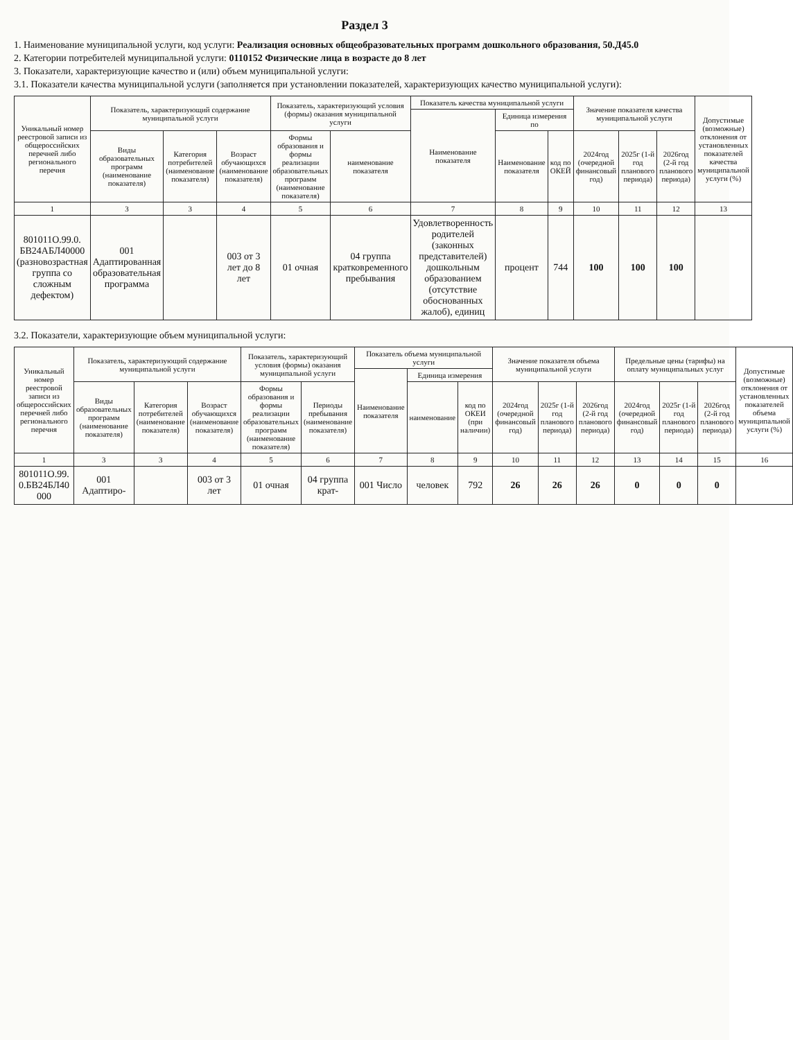Раздел 3
1. Наименование муниципальной услуги, код услуги: Реализация основных общеобразовательных программ дошкольного образования, 50.Д45.0
2. Категории потребителей муниципальной услуги: 0110152 Физические лица в возрасте до 8 лет
3. Показатели, характеризующие качество и (или) объем муниципальной услуги:
3.1. Показатели качества муниципальной услуги (заполняется при установлении показателей, характеризующих качество муниципальной услуги):
| Уникальный номер реестровой записи из общероссийских перечней либо регионального перечня | Показатель, характеризующий содержание муниципальной услуги | | | Показатель, характеризующий условия (формы) оказания муниципальной услуги | | Показатель качества муниципальной услуги | | | Значение показателя качества муниципальной услуги | | | Допустимые (возможные) отклонения от установленных показателей качества муниципальной услуги (%) |
| --- | --- | --- | --- | --- | --- | --- | --- | --- | --- | --- | --- | --- |
| | | | | | | Наименование показателя | Единица измерения по | | | | | |
| | Виды образовательных программ (наименование показателя) | Категория потребителей (наименование показателя) | Возраст обучающихся (наименование показателя) | Формы образования и формы реализации образовательных программ (наименование показателя) | наименование показателя | | Наименование показателя | код по ОКЕЙ | 2024год (очередной финансовый год) | 2025г (1-й год планового периода) | 2026год (2-й год планового периода) | |
| 1 | 3 | 3 | 4 | 5 | 6 | 7 | 8 | 9 | 10 | 11 | 12 | 13 |
| 801011О.99.0. БВ24АБЛ40000 (разновозрастная группа со сложным дефектом) | 001 Адаптированная образовательная программа | | 003 от 3 лет до 8 лет | 01 очная | 04 группа кратковременного пребывания | Удовлетворенность родителей (законных представителей) дошкольным образованием (отсутствие обоснованных жалоб), единиц | процент | 744 | 100 | 100 | 100 | |
3.2. Показатели, характеризующие объем муниципальной услуги:
| Уникальный номер реестровой записи из общероссийских перечней либо регионального перечня | Показатель, характеризующий содержание муниципальной услуги | | | Показатель, характеризующий условия (формы) оказания муниципальной услуги | | Показатель объема муниципальной услуги | | | Значение показателя объема муниципальной услуги | | | Предельные цены (тарифы) на оплату муниципальных услуг | | | Допустимые (возможные) отклонения от установленных показателей объема муниципальной услуги (%) |
| --- | --- | --- | --- | --- | --- | --- | --- | --- | --- | --- | --- | --- | --- | --- | --- |
| | | | | | | Наименование показателя | Единица измерения | | | | | | | | |
| | Виды образовательных программ (наименование показателя) | Категория потребителей (наименование показателя) | Возраст обучающихся (наименование показателя) | Формы образования и формы реализации образовательных программ (наименование показателя) | Периоды пребывания (наименование показателя) | | наименование | код по ОКЕИ (при наличии) | 2024год (очередной финансовый год) | 2025г (1-й год планового периода) | 2026год (2-й год планового периода) | 2024год (очередной финансовый год) | 2025г (1-й год планового периода) | 2026год (2-й год планового периода) | |
| 1 | 3 | 3 | 4 | 5 | 6 | 7 | 8 | 9 | 10 | 11 | 12 | 13 | 14 | 15 | 16 |
| 801011О.99. 0.БВ24БЛ40 000 | 001 Адаптиро- | | 003 от 3 лет | 01 очная | 04 группа крат- | 001 Число | человек | 792 | 26 | 26 | 26 | 0 | 0 | 0 | |